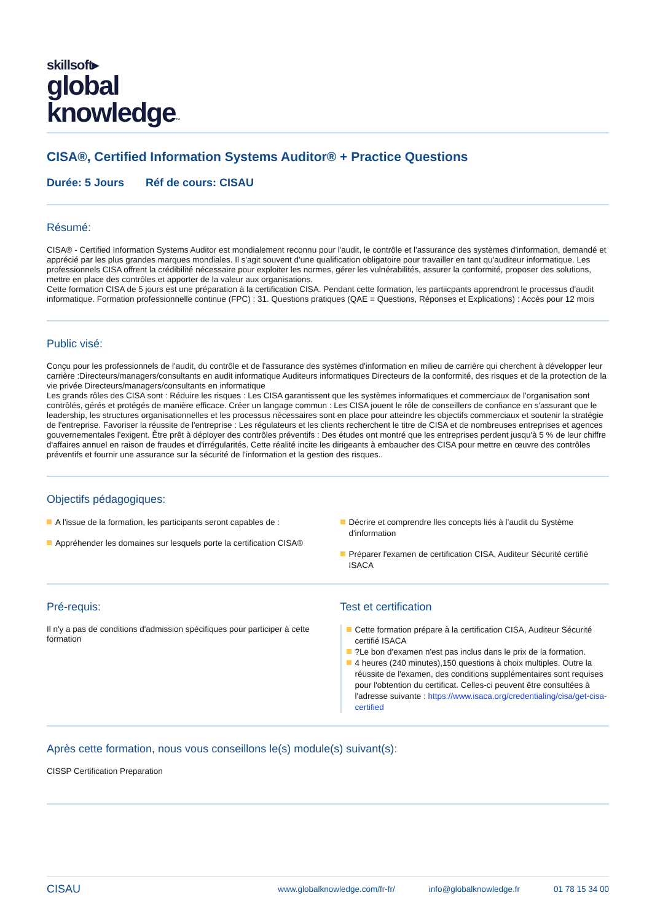skillsoft▸
global
knowledge™
CISA®, Certified Information Systems Auditor® + Practice Questions
Durée: 5 Jours Réf de cours: CISAU
Résumé:
CISA® - Certified Information Systems Auditor est mondialement reconnu pour l'audit, le contrôle et l'assurance des systèmes d'information, demandé et apprécié par les plus grandes marques mondiales. Il s'agit souvent d'une qualification obligatoire pour travailler en tant qu'auditeur informatique. Les professionnels CISA offrent la crédibilité nécessaire pour exploiter les normes, gérer les vulnérabilités, assurer la conformité, proposer des solutions, mettre en place des contrôles et apporter de la valeur aux organisations.
Cette formation CISA de 5 jours est une préparation à la certification CISA. Pendant cette formation, les partiicpants apprendront le processus d'audit informatique. Formation professionnelle continue (FPC) : 31. Questions pratiques (QAE = Questions, Réponses et Explications) : Accès pour 12 mois
Public visé:
Conçu pour les professionnels de l'audit, du contrôle et de l'assurance des systèmes d'information en milieu de carrière qui cherchent à développer leur carrière :Directeurs/managers/consultants en audit informatique Auditeurs informatiques Directeurs de la conformité, des risques et de la protection de la vie privée Directeurs/managers/consultants en informatique
Les grands rôles des CISA sont : Réduire les risques : Les CISA garantissent que les systèmes informatiques et commerciaux de l'organisation sont contrôlés, gérés et protégés de manière efficace. Créer un langage commun : Les CISA jouent le rôle de conseillers de confiance en s'assurant que le leadership, les structures organisationnelles et les processus nécessaires sont en place pour atteindre les objectifs commerciaux et soutenir la stratégie de l'entreprise. Favoriser la réussite de l'entreprise : Les régulateurs et les clients recherchent le titre de CISA et de nombreuses entreprises et agences gouvernementales l'exigent. Être prêt à déployer des contrôles préventifs : Des études ont montré que les entreprises perdent jusqu'à 5 % de leur chiffre d'affaires annuel en raison de fraudes et d'irrégularités. Cette réalité incite les dirigeants à embaucher des CISA pour mettre en œuvre des contrôles préventifs et fournir une assurance sur la sécurité de l'information et la gestion des risques..
Objectifs pédagogiques:
A l'issue de la formation, les participants seront capables de :
Appréhender les domaines sur lesquels porte la certification CISA®
Décrire et comprendre lles concepts liés à l’audit du Système d'information
Préparer l'examen de certification CISA, Auditeur Sécurité certifié ISACA
Pré-requis:
Il n'y a pas de conditions d'admission spécifiques pour participer à cette formation
Test et certification
Cette formation prépare à la certification CISA, Auditeur Sécurité certifié ISACA
?Le bon d'examen n'est pas inclus dans le prix de la formation.
4 heures (240 minutes),150 questions à choix multiples. Outre la réussite de l'examen, des conditions supplémentaires sont requises pour l'obtention du certificat. Celles-ci peuvent être consultées à l'adresse suivante : https://www.isaca.org/credentialing/cisa/get-cisa-certified
Après cette formation, nous vous conseillons le(s) module(s) suivant(s):
CISSP Certification Preparation
CISAU
www.globalknowledge.com/fr-fr/ info@globalknowledge.fr 01 78 15 34 00